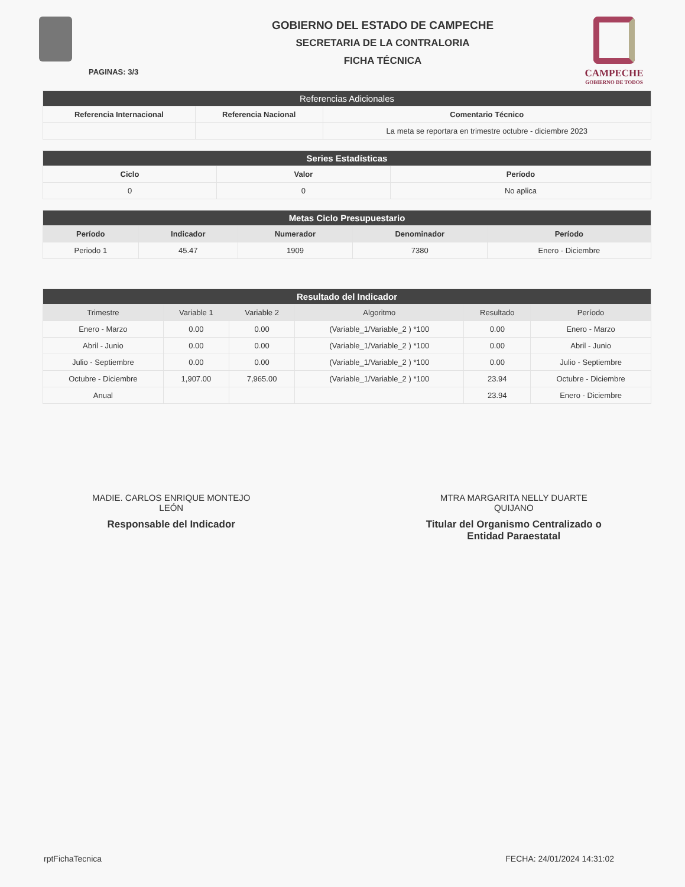PAGINAS: 3/3
GOBIERNO DEL ESTADO DE CAMPECHE
SECRETARIA DE LA CONTRALORIA
FICHA TÉCNICA
CAMPECHE
GOBIERNO DE TODOS
| Referencias Adicionales | | |
| --- | --- | --- |
| Referencia Internacional | Referencia Nacional | Comentario Técnico |
| | | La meta se reportara en trimestre octubre - diciembre 2023 |
| Series Estadísticas | | |
| --- | --- | --- |
| Ciclo | Valor | Período |
| 0 | 0 | No aplica |
| Metas Ciclo Presupuestario | | | | |
| --- | --- | --- | --- | --- |
| Período | Indicador | Numerador | Denominador | Período |
| Periodo 1 | 45.47 | 1909 | 7380 | Enero - Diciembre |
| Resultado del Indicador | | | | | |
| --- | --- | --- | --- | --- | --- |
| Trimestre | Variable 1 | Variable 2 | Algoritmo | Resultado | Período |
| Enero - Marzo | 0.00 | 0.00 | (Variable_1/Variable_2 ) *100 | 0.00 | Enero - Marzo |
| Abril - Junio | 0.00 | 0.00 | (Variable_1/Variable_2 ) *100 | 0.00 | Abril - Junio |
| Julio - Septiembre | 0.00 | 0.00 | (Variable_1/Variable_2 ) *100 | 0.00 | Julio - Septiembre |
| Octubre - Diciembre | 1,907.00 | 7,965.00 | (Variable_1/Variable_2 ) *100 | 23.94 | Octubre - Diciembre |
| Anual | | | | 23.94 | Enero - Diciembre |
MADIE. CARLOS ENRIQUE MONTEJO
LEÓN
Responsable del Indicador
MTRA MARGARITA NELLY DUARTE
QUIJANO
Titular del Organismo Centralizado o
Entidad Paraestatal
rptFichaTecnica FECHA: 24/01/2024 14:31:02